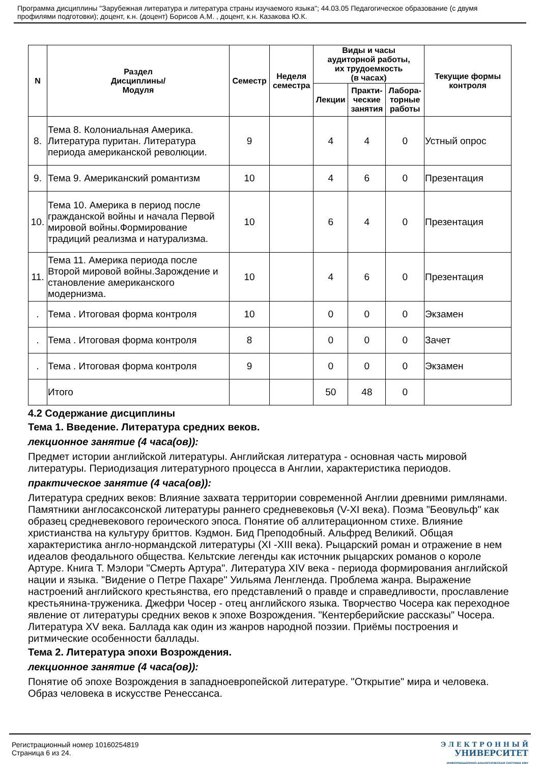Программа дисциплины "Зарубежная литература и литература страны изучаемого языка"; 44.03.05 Педагогическое образование (с двумя профилями подготовки); доцент, к.н. (доцент) Борисов А.М. , доцент, к.н. Казакова Ю.К.
| N | Раздел Дисциплины/ Модуля | Семестр | Неделя семестра | Виды и часы аудиторной работы, их трудоемкость (в часах) | | | Текущие формы контроля |
| --- | --- | --- | --- | --- | --- | --- | --- |
| | | | | Лекции | Практи- ческие занятия | Лабора- торные работы | |
| 8. | Тема 8. Колониальная Америка. Литература пуритан. Литература периода американской революции. | 9 | | 4 | 4 | 0 | Устный опрос |
| 9. | Тема 9. Американский романтизм | 10 | | 4 | 6 | 0 | Презентация |
| 10. | Тема 10. Америка в период после гражданской войны и начала Первой мировой войны.Формирование традиций реализма и натурализма. | 10 | | 6 | 4 | 0 | Презентация |
| 11. | Тема 11. Америка периода после Второй мировой войны.Зарождение и становление американского модернизма. | 10 | | 4 | 6 | 0 | Презентация |
| . | Тема . Итоговая форма контроля | 10 | | 0 | 0 | 0 | Экзамен |
| . | Тема . Итоговая форма контроля | 8 | | 0 | 0 | 0 | Зачет |
| . | Тема . Итоговая форма контроля | 9 | | 0 | 0 | 0 | Экзамен |
| | Итого | | | 50 | 48 | 0 | |
4.2 Содержание дисциплины
Тема 1. Введение. Литература средних веков.
лекционное занятие (4 часа(ов)):
Предмет истории английской литературы. Английская литература - основная часть мировой литературы. Периодизация литературного процесса в Англии, характеристика периодов.
практическое занятие (4 часа(ов)):
Литература средних веков: Влияние захвата территории современной Англии древними римлянами. Памятники англосаксонской литературы раннего средневековья (V-XI века). Поэма "Беовульф" как образец средневекового героического эпоса. Понятие об аллитерационном стихе. Влияние христианства на культуру бриттов. Кэдмон. Бид Преподобный. Альфред Великий. Общая характеристика англо-нормандской литературы (XI -XIII века). Рыцарский роман и отражение в нем идеалов феодального общества. Кельтские легенды как источник рыцарских романов о короле Артуре. Книга Т. Мэлори "Смерть Артура". Литература XIV века - периода формирования английской нации и языка. "Видение о Петре Пахаре" Уильяма Ленгленда. Проблема жанра. Выражение настроений английского крестьянства, его представлений о правде и справедливости, прославление крестьянина-труженика. Джефри Чосер - отец английского языка. Творчество Чосера как переходное явление от литературы средних веков к эпохе Возрождения. "Кентерберийские рассказы" Чосера. Литература XV века. Баллада как один из жанров народной поэзии. Приёмы построения и ритмические особенности баллады.
Тема 2. Литература эпохи Возрождения.
лекционное занятие (4 часа(ов)):
Понятие об эпохе Возрождения в западноевропейской литературе. "Открытие" мира и человека. Образ человека в искусстве Ренессанса.
Регистрационный номер 10160254819
Страница 6 из 24.
Э Л Е К Т Р О Н Н Ы Й
УНИВЕРСИТЕТ
ИНФОРМАЦИОННО-АНАЛИТИЧЕСКАЯ СИСТЕМА КФУ